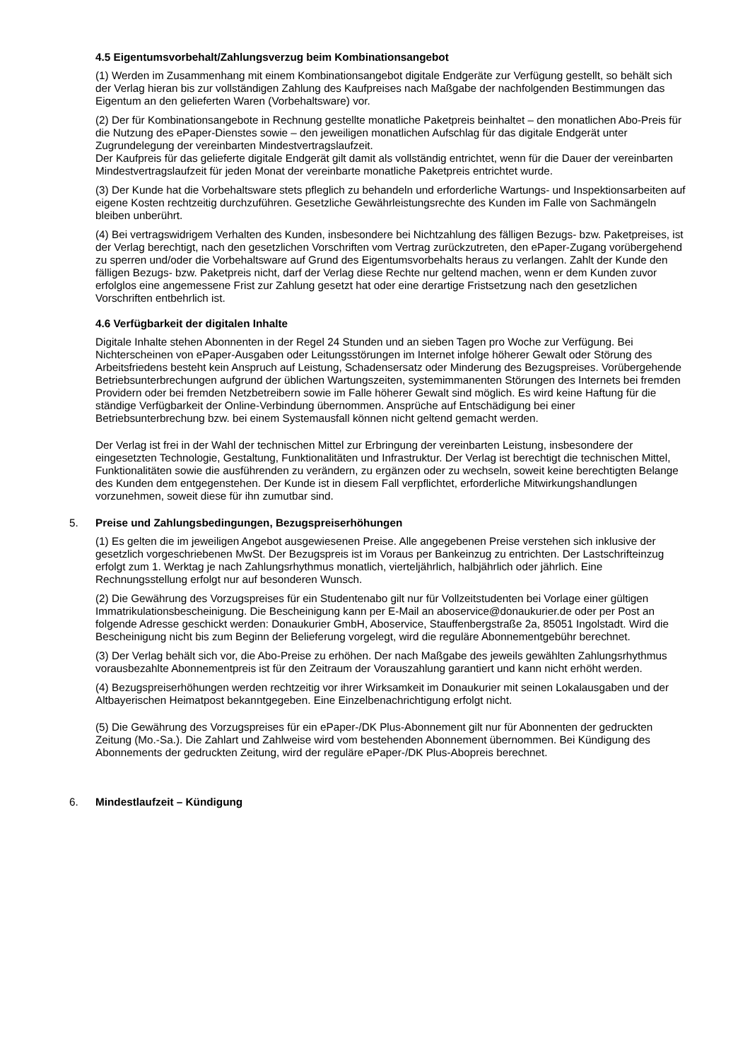4.5 Eigentumsvorbehalt/Zahlungsverzug beim Kombinationsangebot
(1) Werden im Zusammenhang mit einem Kombinationsangebot digitale Endgeräte zur Verfügung gestellt, so behält sich der Verlag hieran bis zur vollständigen Zahlung des Kaufpreises nach Maßgabe der nachfolgenden Bestimmungen das Eigentum an den gelieferten Waren (Vorbehaltsware) vor.
(2) Der für Kombinationsangebote in Rechnung gestellte monatliche Paketpreis beinhaltet – den monatlichen Abo-Preis für die Nutzung des ePaper-Dienstes sowie – den jeweiligen monatlichen Aufschlag für das digitale Endgerät unter Zugrundelegung der vereinbarten Mindestvertragslaufzeit.
Der Kaufpreis für das gelieferte digitale Endgerät gilt damit als vollständig entrichtet, wenn für die Dauer der vereinbarten Mindestvertragslaufzeit für jeden Monat der vereinbarte monatliche Paketpreis entrichtet wurde.
(3) Der Kunde hat die Vorbehaltsware stets pfleglich zu behandeln und erforderliche Wartungs- und Inspektionsarbeiten auf eigene Kosten rechtzeitig durchzuführen. Gesetzliche Gewährleistungsrechte des Kunden im Falle von Sachmängeln bleiben unberührt.
(4) Bei vertragswidrigem Verhalten des Kunden, insbesondere bei Nichtzahlung des fälligen Bezugs- bzw. Paketpreises, ist der Verlag berechtigt, nach den gesetzlichen Vorschriften vom Vertrag zurückzutreten, den ePaper-Zugang vorübergehend zu sperren und/oder die Vorbehaltsware auf Grund des Eigentumsvorbehalts heraus zu verlangen. Zahlt der Kunde den fälligen Bezugs- bzw. Paketpreis nicht, darf der Verlag diese Rechte nur geltend machen, wenn er dem Kunden zuvor erfolglos eine angemessene Frist zur Zahlung gesetzt hat oder eine derartige Fristsetzung nach den gesetzlichen Vorschriften entbehrlich ist.
4.6 Verfügbarkeit der digitalen Inhalte
Digitale Inhalte stehen Abonnenten in der Regel 24 Stunden und an sieben Tagen pro Woche zur Verfügung. Bei Nichterscheinen von ePaper-Ausgaben oder Leitungsstörungen im Internet infolge höherer Gewalt oder Störung des Arbeitsfriedens besteht kein Anspruch auf Leistung, Schadensersatz oder Minderung des Bezugspreises. Vorübergehende Betriebsunterbrechungen aufgrund der üblichen Wartungszeiten, systemimmanenten Störungen des Internets bei fremden Providern oder bei fremden Netzbetreibern sowie im Falle höherer Gewalt sind möglich. Es wird keine Haftung für die ständige Verfügbarkeit der Online-Verbindung übernommen. Ansprüche auf Entschädigung bei einer Betriebsunterbrechung bzw. bei einem Systemausfall können nicht geltend gemacht werden.
Der Verlag ist frei in der Wahl der technischen Mittel zur Erbringung der vereinbarten Leistung, insbesondere der eingesetzten Technologie, Gestaltung, Funktionalitäten und Infrastruktur. Der Verlag ist berechtigt die technischen Mittel, Funktionalitäten sowie die ausführenden zu verändern, zu ergänzen oder zu wechseln, soweit keine berechtigten Belange des Kunden dem entgegenstehen. Der Kunde ist in diesem Fall verpflichtet, erforderliche Mitwirkungshandlungen vorzunehmen, soweit diese für ihn zumutbar sind.
5. Preise und Zahlungsbedingungen, Bezugspreiserhöhungen
(1) Es gelten die im jeweiligen Angebot ausgewiesenen Preise. Alle angegebenen Preise verstehen sich inklusive der gesetzlich vorgeschriebenen MwSt. Der Bezugspreis ist im Voraus per Bankeinzug zu entrichten. Der Lastschrifteinzug erfolgt zum 1. Werktag je nach Zahlungsrhythmus monatlich, vierteljährlich, halbjährlich oder jährlich. Eine Rechnungsstellung erfolgt nur auf besonderen Wunsch.
(2) Die Gewährung des Vorzugspreises für ein Studentenabo gilt nur für Vollzeitstudenten bei Vorlage einer gültigen Immatrikulationsbescheinigung. Die Bescheinigung kann per E-Mail an aboservice@donaukurier.de oder per Post an folgende Adresse geschickt werden: Donaukurier GmbH, Aboservice, Stauffenbergstraße 2a, 85051 Ingolstadt. Wird die Bescheinigung nicht bis zum Beginn der Belieferung vorgelegt, wird die reguläre Abonnementgebühr berechnet.
(3) Der Verlag behält sich vor, die Abo-Preise zu erhöhen. Der nach Maßgabe des jeweils gewählten Zahlungsrhythmus vorausbezahlte Abonnementpreis ist für den Zeitraum der Vorauszahlung garantiert und kann nicht erhöht werden.
(4) Bezugspreiserhöhungen werden rechtzeitig vor ihrer Wirksamkeit im Donaukurier mit seinen Lokalausgaben und der Altbayerischen Heimatpost bekanntgegeben. Eine Einzelbenachrichtigung erfolgt nicht.
(5) Die Gewährung des Vorzugspreises für ein ePaper-/DK Plus-Abonnement gilt nur für Abonnenten der gedruckten Zeitung (Mo.-Sa.). Die Zahlart und Zahlweise wird vom bestehenden Abonnement übernommen. Bei Kündigung des Abonnements der gedruckten Zeitung, wird der reguläre ePaper-/DK Plus-Abopreis berechnet.
6. Mindestlaufzeit – Kündigung